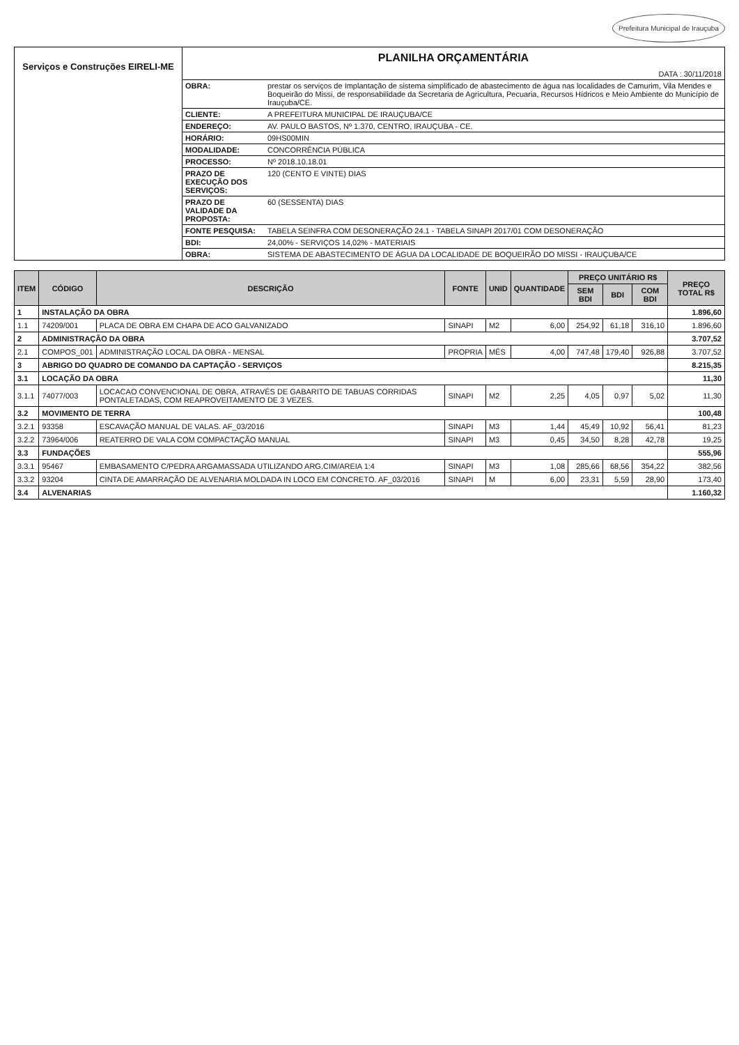Prefeitura Municipal de Irauçuba
Serviços e Construções EIRELI-ME
PLANILHA ORÇAMENTÁRIA
DATA : 30/11/2018
| OBRA: | prestar os serviços de Implantação de sistema simplificado de abastecimento de água nas localidades de Camurim, Vila Mendes e Boqueirão do Missi, de responsabilidade da Secretaria de Agricultura, Pecuaria, Recursos Hídricos e Meio Ambiente do Município de Irauçuba/CE. |
| CLIENTE: | A PREFEITURA MUNICIPAL DE IRAUÇUBA/CE |
| ENDEREÇO: | AV. PAULO BASTOS, Nº 1.370, CENTRO, IRAUÇUBA - CE. |
| HORÁRIO: | 09HS00MIN |
| MODALIDADE: | CONCORRÊNCIA PÚBLICA |
| PROCESSO: | Nº 2018.10.18.01 |
| PRAZO DE EXECUÇÃO DOS SERVIÇOS: | 120 (CENTO E VINTE) DIAS |
| PRAZO DE VALIDADE DA PROPOSTA: | 60 (SESSENTA) DIAS |
| FONTE PESQUISA: | TABELA SEINFRA COM DESONERAÇÃO 24.1 - TABELA SINAPI 2017/01 COM DESONERAÇÃO |
| BDI: | 24,00% - SERVIÇOS 14,02% - MATERIAIS |
| OBRA: | SISTEMA DE ABASTECIMENTO DE ÁGUA DA LOCALIDADE DE BOQUEIRÃO DO MISSI - IRAUÇUBA/CE |
| ITEM | CÓDIGO | DESCRIÇÃO | FONTE | UNID | QUANTIDADE | PREÇO UNITÁRIO R$ | | | PREÇO TOTAL R$ |
| --- | --- | --- | --- | --- | --- | --- | --- | --- | --- |
| | | | | | | SEM BDI | BDI | COM BDI | |
| 1 | INSTALAÇÃO DA OBRA | | | | | | | | 1.896,60 |
| 1.1 | 74209/001 | PLACA DE OBRA EM CHAPA DE ACO GALVANIZADO | SINAPI | M2 | 6,00 | 254,92 | 61,18 | 316,10 | 1.896,60 |
| 2 | ADMINISTRAÇÃO DA OBRA | | | | | | | | 3.707,52 |
| 2.1 | COMPOS_001 | ADMINISTRAÇÃO LOCAL DA OBRA - MENSAL | PROPRIA | MÊS | 4,00 | 747,48 | 179,40 | 926,88 | 3.707,52 |
| 3 | ABRIGO DO QUADRO DE COMANDO DA CAPTAÇÃO - SERVIÇOS | | | | | | | | 8.215,35 |
| 3.1 | LOCAÇÃO DA OBRA | | | | | | | | 11,30 |
| 3.1.1 | 74077/003 | LOCACAO CONVENCIONAL DE OBRA, ATRAVÉS DE GABARITO DE TABUAS CORRIDAS PONTALETADAS, COM REAPROVEITAMENTO DE 3 VEZES. | SINAPI | M2 | 2,25 | 4,05 | 0,97 | 5,02 | 11,30 |
| 3.2 | MOVIMENTO DE TERRA | | | | | | | | 100,48 |
| 3.2.1 | 93358 | ESCAVAÇÃO MANUAL DE VALAS. AF_03/2016 | SINAPI | M3 | 1,44 | 45,49 | 10,92 | 56,41 | 81,23 |
| 3.2.2 | 73964/006 | REATERRO DE VALA COM COMPACTAÇÃO MANUAL | SINAPI | M3 | 0,45 | 34,50 | 8,28 | 42,78 | 19,25 |
| 3.3 | FUNDAÇÕES | | | | | | | | 555,96 |
| 3.3.1 | 95467 | EMBASAMENTO C/PEDRA ARGAMASSADA UTILIZANDO ARG.CIM/AREIA 1:4 | SINAPI | M3 | 1,08 | 285,66 | 68,56 | 354,22 | 382,56 |
| 3.3.2 | 93204 | CINTA DE AMARRAÇÃO DE ALVENARIA MOLDADA IN LOCO EM CONCRETO. AF_03/2016 | SINAPI | M | 6,00 | 23,31 | 5,59 | 28,90 | 173,40 |
| 3.4 | ALVENARIAS | | | | | | | | 1.160,32 |